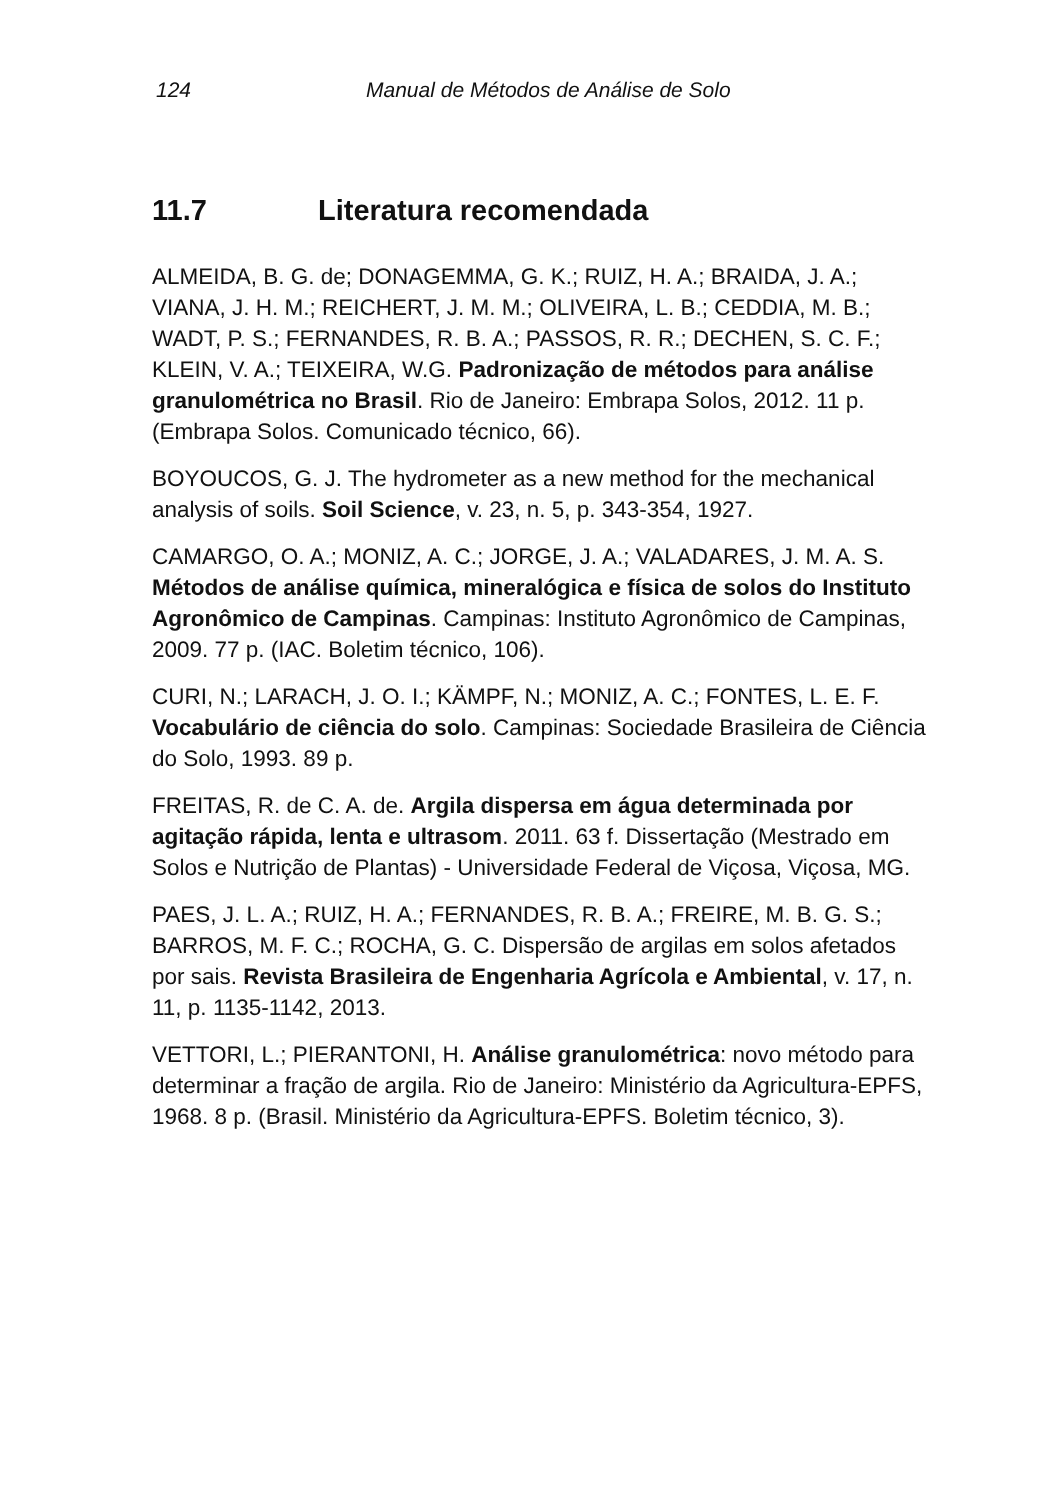124 Manual de Métodos de Análise de Solo
11.7 Literatura recomendada
ALMEIDA, B. G. de; DONAGEMMA, G. K.; RUIZ, H. A.; BRAIDA, J. A.; VIANA, J. H. M.; REICHERT, J. M. M.; OLIVEIRA, L. B.; CEDDIA, M. B.; WADT, P. S.; FERNANDES, R. B. A.; PASSOS, R. R.; DECHEN, S. C. F.; KLEIN, V. A.; TEIXEIRA, W.G. Padronização de métodos para análise granulométrica no Brasil. Rio de Janeiro: Embrapa Solos, 2012. 11 p. (Embrapa Solos. Comunicado técnico, 66).
BOYOUCOS, G. J. The hydrometer as a new method for the mechanical analysis of soils. Soil Science, v. 23, n. 5, p. 343-354, 1927.
CAMARGO, O. A.; MONIZ, A. C.; JORGE, J. A.; VALADARES, J. M. A. S. Métodos de análise química, mineralógica e física de solos do Instituto Agronômico de Campinas. Campinas: Instituto Agronômico de Campinas, 2009. 77 p. (IAC. Boletim técnico, 106).
CURI, N.; LARACH, J. O. I.; KÄMPF, N.; MONIZ, A. C.; FONTES, L. E. F. Vocabulário de ciência do solo. Campinas: Sociedade Brasileira de Ciência do Solo, 1993. 89 p.
FREITAS, R. de C. A. de. Argila dispersa em água determinada por agitação rápida, lenta e ultrasom. 2011. 63 f. Dissertação (Mestrado em Solos e Nutrição de Plantas) - Universidade Federal de Viçosa, Viçosa, MG.
PAES, J. L. A.; RUIZ, H. A.; FERNANDES, R. B. A.; FREIRE, M. B. G. S.; BARROS, M. F. C.; ROCHA, G. C. Dispersão de argilas em solos afetados por sais. Revista Brasileira de Engenharia Agrícola e Ambiental, v. 17, n. 11, p. 1135-1142, 2013.
VETTORI, L.; PIERANTONI, H. Análise granulométrica: novo método para determinar a fração de argila. Rio de Janeiro: Ministério da Agricultura-EPFS, 1968. 8 p. (Brasil. Ministério da Agricultura-EPFS. Boletim técnico, 3).